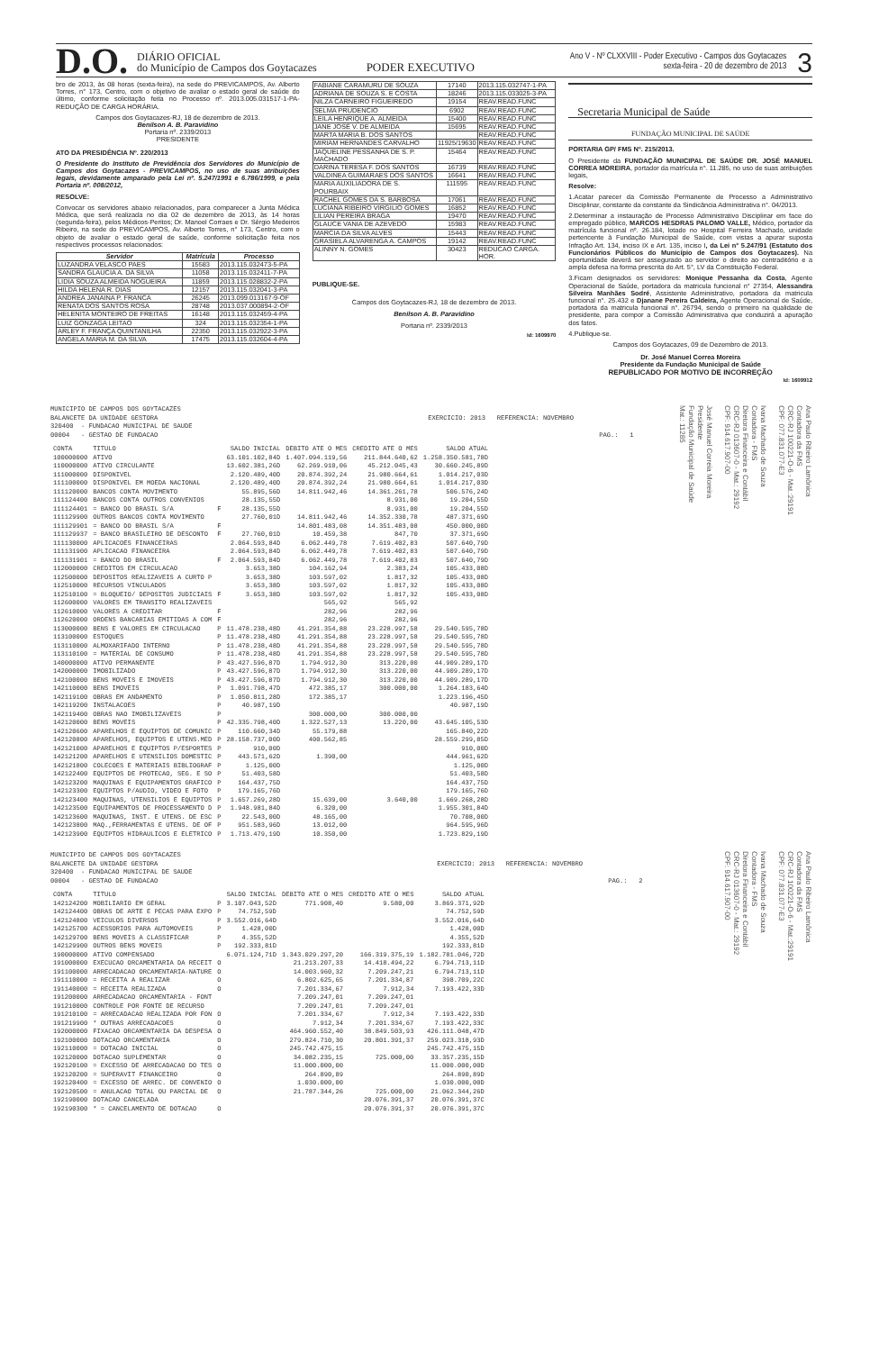D.O. DIÁRIO OFICIAL
do Município de Campos dos Goytacazes PODER EXECUTIVO Ano V - Nº CLXXVIII - Poder Executivo - Campos dos Goytacazes
sexta-feira - 20 de dezembro de 2013 3
bro de 2013, às 08 horas (sexta-feira), na sede do PREVICAMPOS, Av. Alberto Torres, n° 173, Centro, com o objetivo de avaliar o estado geral de saúde do último, conforme solicitação feita no Processo nº. 2013.005.031517-1-PA-REDUÇÃO DE CARGA HORÁRIA.
Campos dos Goytacazes-RJ, 18 de dezembro de 2013.
Benilson A. B. Paravidino
Portaria nº. 2339/2013
PRESIDENTE
ATO DA PRESIDÊNCIA Nº. 220/2013
O Presidente do Instituto de Previdência dos Servidores do Município de Campos dos Goytacazes - PREVICAMPOS, no uso de suas atribuições legais, devidamente amparado pela Lei nº. 5.247/1991 e 6.786/1999, e pela Portaria nº. 008/2012,
RESOLVE:
Convocar os servidores abaixo relacionados, para comparecer a Junta Médica Médica, que será realizada no dia 02 de dezembro de 2013, às 14 horas (segunda-feira), pelos Médicos-Peritos; Dr. Manoel Corraes e Dr. Sérgio Medeiros Ribeiro, na sede do PREVICAMPOS, Av. Alberto Torres, n° 173, Centro, com o objeto de avaliar o estado geral de saúde, conforme solicitação feita nos respectivos processos relacionados:
| Servidor | Matrícula | Processo |
| --- | --- | --- |
| LUZANDRA VELASCO PAES | 15583 | 2013.115.032473-5-PA |
| SANDRA GLAUCIA A. DA SILVA | 11058 | 2013.115.032411-7-PA |
| LIDIA SOUZA ALMEIDA NOGUEIRA | 11859 | 2013.115.028832-2-PA |
| HILDA HELENA R. DIAS | 12157 | 2013.115.032041-3-PA |
| ANDREA JANAINA P. FRANCA | 26245 | 2013.099.013167-9-OF |
| RENATA DOS SANTOS ROSA | 28748 | 2013.037.000894-2-OF |
| HELENITA MONTEIRO DE FREITAS | 16148 | 2013.115.032459-4-PA |
| LUIZ GONZAGA LEITAO | 324 | 2013.115.032354-1-PA |
| ARLEY F. FRANÇA QUINTANILHA | 22350 | 2013.115.032922-3-PA |
| ANGELA MARIA M. DA SILVA | 17475 | 2013.115.032604-4-PA |
| FABIANE CARAMURU DE SOUZA | 17140 | 2013.115.032747-1-PA |
| ADRIANA DE SOUZA S. E COSTA | 18246 | 2013.115.033025-3-PA |
| NILZA CARNEIRO FIGUEIREDO | 19154 | REAV.READ.FUNC |
| SELMA PRUDENCIO | 6902 | REAV.READ.FUNC |
| LEILA HENRIQUE A. ALMEIDA | 15400 | REAV.READ.FUNC |
| JANE JOSÉ V. DE ALMEIDA | 15695 | REAV.READ.FUNC |
| MARTA MARIA B. DOS SANTOS | | REAV.READ.FUNC |
| MIRIAM HERNANDES CARVALHO | 11925/19630 | REAV.READ.FUNC |
| JAQUELINE PESSANHA DE S. P. MACHADO | 15464 | REAV.READ.FUNC |
| DARINA TERESA F. DOS SANTOS | 16739 | REAV.READ.FUNC |
| VALDINEA GUIMARAES DOS SANTOS | 16641 | REAV.READ.FUNC |
| MARIA AUXILIADORA DE S. POURBAIX | 111595 | REAV.READ.FUNC |
| RACHEL GOMES DA S. BARBOSA | 17061 | REAV.READ.FUNC |
| LUCIANA RIBEIRO VIRGILIO GOMES | 16852 | REAV.READ.FUNC |
| LILIAN PEREIRA BRAGA | 19470 | REAV.READ.FUNC |
| GLAUCE VANIA DE AZEVEDO | 15983 | REAV.READ.FUNC |
| MARCIA DA SILVA ALVES | 15443 | REAV.READ.FUNC |
| GRASIELA ALVARENGA A. CAMPOS | 19142 | REAV.READ.FUNC |
| ALINNY N. GOMES | 30423 | REDUCAO CARGA. HOR. |
PUBLIQUE-SE.
Campos dos Goytacazes-RJ, 18 de dezembro de 2013.
Benilson A. B. Paravidino
Portaria nº. 2339/2013
Id: 1609970
Secretaria Municipal de Saúde
FUNDAÇÃO MUNICIPAL DE SAÚDE
PORTARIA GP/ FMS Nº. 215/2013.
O Presidente da FUNDAÇÃO MUNICIPAL DE SAÚDE DR. JOSÉ MANUEL CORREA MOREIRA, portador da matrícula n°. 11.285, no uso de suas atribuições legais,
Resolve:
1.Acatar parecer da Comissão Permanente de Processo a Administrativo Disciplinar, constante da constante da Sindicância Administrativa n°. 04/2013.
2.Determinar a instauração de Processo Administrativo Disciplinar em face do empregado público, MARCOS HESDRAS PALOMO VALLE, Médico, portador da matrícula funcional nº. 26.184, lotado no Hospital Ferreira Machado, unidade pertencente à Fundação Municipal de Saúde, com vistas a apurar suposta Infração Art. 134, inciso IX e Art. 135, inciso I, da Lei n° 5.247/91 (Estatuto dos Funcionários Públicos do Município de Campos dos Goytacazes). Na oportunidade deverá ser assegurado ao servidor o direito ao contraditório e a ampla defesa na forma prescrita do Art. 5°, LV da Constituição Federal.
3.Ficam designados os servidores: Monique Pessanha da Costa, Agente Operacional de Saúde, portadora da matricula funcional n° 27354, Alessandra Silveira Manhães Sodré, Assistente Administrativo, portadora da matricula funcional n°. 25.432 e Djanane Pereira Caldeira, Agente Operacional de Saúde, portadora da matricula funcional n°. 26794, sendo o primeiro na qualidade de presidente, para compor a Comissão Administrativa que conduzirá a apuração dos fatos.
4.Publique-se.
Campos dos Goytacazes, 09 de Dezembro de 2013.
Dr. José Manuel Correa Moreira
Presidente da Fundação Municipal de Saúde
REPUBLICADO POR MOTIVO DE INCORREÇÃO
Id: 1609912
MUNICIPIO DE CAMPOS DOS GOYTACAZES
BALANCETE DA UNIDADE GESTORA EXERCICIO: 2013 REFERENCIA: NOVEMBRO
320400 - FUNDACAO MUNICIPAL DE SAUDE
00004 - GESTAO DE FUNDACAO PAG.: 1
| CONTA | TITULO | | SALDO INICIAL | DEBITO ATE O MES | CREDITO ATE O MES | SALDO ATUAL |
| 100000000 | ATIVO | | 63.101.102,84D | 1.407.094.119,56 | 211.844.640,62 | 1.258.350.581,78D |
| 110000000 | ATIVO CIRCULANTE | | 13.602.381,26D | 62.269.910,06 | 45.212.045,43 | 30.660.245,89D |
| 111000000 | DISPONIVEL | | 2.120.489,40D | 20.874.392,24 | 21.980.664,61 | 1.014.217,03D |
| 111100000 | DISPONIVEL EM MOEDA NACIONAL | | 2.120.489,40D | 20.874.392,24 | 21.980.664,61 | 1.014.217,03D |
| 111120000 | BANCOS CONTA MOVIMENTO | | 55.895,56D | 14.811.942,46 | 14.361.261,78 | 506.576,24D |
| 111124400 | BANCOS CONTA OUTROS CONVENIOS | | 28.135,55D | | 8.931,00 | 19.204,55D |
| 111124401 | = BANCO DO BRASIL S/A | F | 28.135,55D | | 8.931,00 | 19.204,55D |
| 111129900 | OUTROS BANCOS CONTA MOVIMENTO | | 27.760,01D | 14.811.942,46 | 14.352.330,78 | 487.371,69D |
| 111129901 | = BANCO DO BRASIL S/A | F | | 14.801.483,08 | 14.351.483,08 | 450.000,00D |
| 111129937 | = BANCO BRASILEIRO DE DESCONTO | F | 27.760,01D | 10.459,38 | 847,70 | 37.371,69D |
| 111130000 | APLICACOES FINANCEIRAS | | 2.064.593,84D | 6.062.449,78 | 7.619.402,83 | 507.640,79D |
| 111131900 | APLICACAO FINANCEIRA | | 2.064.593,84D | 6.062.449,78 | 7.619.402,83 | 507.640,79D |
| 111131901 | = BANCO DO BRASIL | F | 2.064.593,84D | 6.062.449,78 | 7.619.402,83 | 507.640,79D |
| 112000000 | CREDITOS EM CIRCULACAO | | 3.653,38D | 104.162,94 | 2.383,24 | 105.433,08D |
| 112500000 | DEPOSITOS REALIZAVEIS A CURTO P | | 3.653,38D | 103.597,02 | 1.817,32 | 105.433,08D |
| 112510000 | RECURSOS VINCULADOS | | 3.653,38D | 103.597,02 | 1.817,32 | 105.433,08D |
| 112510100 | = BLOQUEIO/ DEPOSITOS JUDICIAIS | F | 3.653,38D | 103.597,02 | 1.817,32 | 105.433,08D |
| 112600000 | VALORES EM TRANSITO REALIZAVEIS | | | 565,92 | 565,92 | |
| 112610000 | VALORES A CREDITAR | F | | 282,96 | 282,96 | |
| 112620000 | ORDENS BANCARIAS EMITIDAS A COM | F | | 282,96 | 282,96 | |
| 113000000 | BENS E VALORES EM CIRCULACAO | P | 11.478.238,48D | 41.291.354,88 | 23.228.997,58 | 29.540.595,78D |
| 113100000 | ESTOQUES | P | 11.478.238,48D | 41.291.354,88 | 23.228.997,58 | 29.540.595,78D |
| 113110000 | ALMOXARIFADO INTERNO | P | 11.478.238,48D | 41.291.354,88 | 23.228.997,58 | 29.540.595,78D |
| 113110100 | = MATERIAL DE CONSUMO | P | 11.478.238,48D | 41.291.354,88 | 23.228.997,58 | 29.540.595,78D |
| 140000000 | ATIVO PERMANENTE | P | 43.427.596,87D | 1.794.912,30 | 313.220,00 | 44.909.289,17D |
| 142000000 | IMOBILIZADO | P | 43.427.596,87D | 1.794.912,30 | 313.220,00 | 44.909.289,17D |
| 142100000 | BENS MOVEIS E IMOVEIS | P | 43.427.596,87D | 1.794.912,30 | 313.220,00 | 44.909.289,17D |
| 142110000 | BENS IMOVEIS | P | 1.091.798,47D | 472.385,17 | 300.000,00 | 1.264.183,64D |
| 142119100 | OBRAS EM ANDAMENTO | P | 1.050.811,28D | 172.385,17 | | 1.223.196,45D |
| 142119200 | INSTALACOES | P | 40.987,19D | | | 40.987,19D |
| 142119400 | OBRAS NAO IMOBILIZAVEIS | P | | 300.000,00 | 300.000,00 | |
| 142120000 | BENS MOVEIS | P | 42.335.798,40D | 1.322.527,13 | 13.220,00 | 43.645.105,53D |
| 142120600 | APARELHOS E EQUIPTOS DE COMUNIC | P | 110.660,34D | 55.179,88 | | 165.840,22D |
| 142120800 | APARELHOS, EQUIPTOS E UTENS.MED | P | 28.158.737,00D | 400.562,85 | | 28.559.299,85D |
| 142121000 | APARELHOS E EQUIPTOS P/ESPORTES | P | 910,00D | | | 910,00D |
| 142121200 | APARELHOS E UTENSILIOS DOMESTIC | P | 443.571,62D | 1.390,00 | | 444.961,62D |
| 142121800 | COLECOES E MATERIAIS BIBLIOGRAF | P | 1.125,00D | | | 1.125,00D |
| 142122400 | EQUIPTOS DE PROTECAO, SEG. E SO | P | 51.403,58D | | | 51.403,58D |
| 142123200 | MAQUINAS E EQUIPAMENTOS GRAFICO | P | 164.437,75D | | | 164.437,75D |
| 142123300 | EQUIPTOS P/AUDIO, VIDEO E FOTO | P | 179.165,76D | | | 179.165,76D |
| 142123400 | MAQUINAS, UTENSILIOS E EQUIPTOS | P | 1.657.269,28D | 15.639,00 | 3.640,00 | 1.669.268,28D |
| 142123500 | EQUIPAMENTOS DE PROCESSAMENTO D | P | 1.948.981,84D | 6.320,00 | | 1.955.301,84D |
| 142123600 | MAQUINAS, INST. E UTENS. DE ESC | P | 22.543,00D | 48.165,00 | | 70.708,00D |
| 142123800 | MAQ.,FERRAMENTAS E UTENS. DE OF | P | 951.583,96D | 13.012,00 | | 964.595,96D |
| 142123900 | EQUIPTOS HIDRAULICOS E ELETRICO | P | 1.713.479,19D | 10.350,00 | | 1.723.829,19D |
Ana Paulo Ribeiro Lamônica
Contadora da FMS
CRC-RJ 100221-O-6 - Mat.:29191
CPF: 077.831.077-E3
Ivana Machado de Souza
Contadora - FMS
Diretora Financeira e Contábil
CRC-RJ 013607-0 - Mat.: 29192
CPF: 914.617.907-00
José Manuel Correia Moreira
Presidente
Fundação Municipal de Saúde
Mat.: 11285
MUNICIPIO DE CAMPOS DOS GOYTACAZES
BALANCETE DA UNIDADE GESTORA EXERCICIO: 2013 REFERENCIA: NOVEMBRO
320400 - FUNDACAO MUNICIPAL DE SAUDE
00004 - GESTAO DE FUNDACAO PAG.: 2
| CONTA | TITULO | | SALDO INICIAL | DEBITO ATE O MES | CREDITO ATE O MES | SALDO ATUAL |
| 142124200 | MOBILIARIO EM GERAL | P | 3.107.043,52D | 771.908,40 | 9.580,00 | 3.869.371,92D |
| 142124400 | OBRAS DE ARTE E PECAS PARA EXPO | P | 74.752,59D | | | 74.752,59D |
| 142124800 | VEICULOS DIVERSOS | P | 3.552.016,64D | | | 3.552.016,64D |
| 142125700 | ACESSORIOS PARA AUTOMOVEIS | P | 1.428,00D | | | 1.428,00D |
| 142129700 | BENS MOVEIS A CLASSIFICAR | P | 4.355,52D | | | 4.355,52D |
| 142129900 | OUTROS BENS MOVEIS | P | 192.333,81D | | | 192.333,81D |
| 190000000 | ATIVO COMPENSADO | | 6.071.124,71D | 1.343.029.297,20 | 166.319.375,19 | 1.182.781.046,72D |
| 191000000 | EXECUCAO ORCAMENTARIA DA RECEIT | O | | 21.213.207,33 | 14.418.494,22 | 6.794.713,11D |
| 191100000 | ARRECADACAO ORCAMENTARIA-NATURE | O | | 14.003.960,32 | 7.209.247,21 | 6.794.713,11D |
| 191110000 | = RECEITA A REALIZAR | O | | 6.802.625,65 | 7.201.334,87 | 398.709,22C |
| 191140000 | = RECEITA REALIZADA | O | | 7.201.334,67 | 7.912,34 | 7.193.422,33D |
| 191200000 | ARRECADACAO ORCAMENTARIA - FONT | | | 7.209.247,01 | 7.209.247,01 | |
| 191210000 | CONTROLE POR FONTE DE RECURSO | | | 7.209.247,01 | 7.209.247,01 | |
| 191210100 | = ARRECADACAO REALIZADA POR FON | O | | 7.201.334,67 | 7.912,34 | 7.193.422,33D |
| 191219900 | * OUTRAS ARRECADACOES | O | | 7.912,34 | 7.201.334,67 | 7.193.422,33C |
| 192000000 | FIXACAO ORCAMENTARIA DA DESPESA | O | | 464.960.552,40 | 38.849.503,93 | 426.111.048,47D |
| 192100000 | DOTACAO ORCAMENTARIA | O | | 279.824.710,30 | 20.801.391,37 | 259.023.318,93D |
| 192110000 | = DOTACAO INICIAL | O | | 245.742.475,15 | | 245.742.475,15D |
| 192120000 | DOTACAO SUPLEMENTAR | O | | 34.082.235,15 | 725.000,00 | 33.357.235,15D |
| 192120100 | = EXCESSO DE ARRECADACAO DO TES | O | | 11.000.000,00 | | 11.000.000,00D |
| 192120200 | = SUPERAVIT FINANCEIRO | O | | 264.890,89 | | 264.890,89D |
| 192120400 | = EXCESSO DE ARREC. DE CONVENIO | O | | 1.030.000,00 | | 1.030.000,00D |
| 192120500 | = ANULACAO TOTAL OU PARCIAL DE | O | | 21.787.344,26 | 725.000,00 | 21.062.344,26D |
| 192190000 | DOTACAO CANCELADA | | | | 20.076.391,37 | 20.076.391,37C |
| 192190300 | * = CANCELAMENTO DE DOTACAO | O | | | 20.076.391,37 | 20.076.391,37C |
Ana Paulo Ribeiro Lamônica
Contadora da FMS
CRC-RJ 100221-O-6 - Mat.:29191
CPF: 077.831.077-E3
Ivana Machado de Souza
Contadora - FMS
Diretora Financeira e Contábil
CRC-RJ 013607-0 - Mat.: 29192
CPF: 914.617.907-00